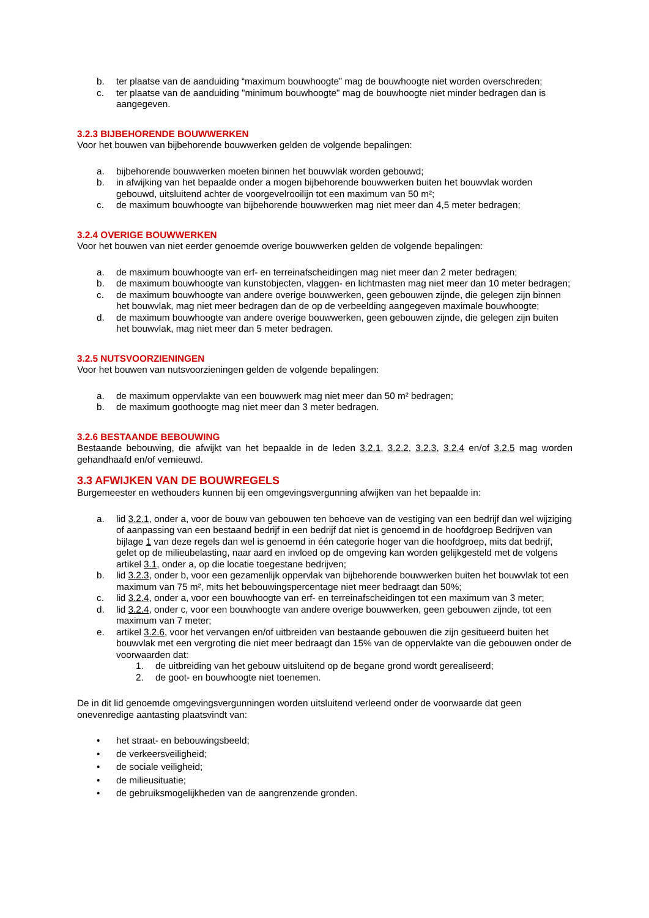b. ter plaatse van de aanduiding “maximum bouwhoogte” mag de bouwhoogte niet worden overschreden;
c. ter plaatse van de aanduiding "minimum bouwhoogte" mag de bouwhoogte niet minder bedragen dan is aangegeven.
3.2.3 BIJBEHORENDE BOUWWERKEN
Voor het bouwen van bijbehorende bouwwerken gelden de volgende bepalingen:
a. bijbehorende bouwwerken moeten binnen het bouwvlak worden gebouwd;
b. in afwijking van het bepaalde onder a mogen bijbehorende bouwwerken buiten het bouwvlak worden gebouwd, uitsluitend achter de voorgevelrooilijn tot een maximum van 50 m²;
c. de maximum bouwhoogte van bijbehorende bouwwerken mag niet meer dan 4,5 meter bedragen;
3.2.4 OVERIGE BOUWWERKEN
Voor het bouwen van niet eerder genoemde overige bouwwerken gelden de volgende bepalingen:
a. de maximum bouwhoogte van erf- en terreinafscheidingen mag niet meer dan 2 meter bedragen;
b. de maximum bouwhoogte van kunstobjecten, vlaggen- en lichtmasten mag niet meer dan 10 meter bedragen;
c. de maximum bouwhoogte van andere overige bouwwerken, geen gebouwen zijnde, die gelegen zijn binnen het bouwvlak, mag niet meer bedragen dan de op de verbeelding aangegeven maximale bouwhoogte;
d. de maximum bouwhoogte van andere overige bouwwerken, geen gebouwen zijnde, die gelegen zijn buiten het bouwvlak, mag niet meer dan 5 meter bedragen.
3.2.5 NUTSVOORZIENINGEN
Voor het bouwen van nutsvoorzieningen gelden de volgende bepalingen:
a. de maximum oppervlakte van een bouwwerk mag niet meer dan 50 m² bedragen;
b. de maximum goothoogte mag niet meer dan 3 meter bedragen.
3.2.6 BESTAANDE BEBOUWING
Bestaande bebouwing, die afwijkt van het bepaalde in de leden 3.2.1, 3.2.2, 3.2.3, 3.2.4 en/of 3.2.5 mag worden gehandhaafd en/of vernieuwd.
3.3 AFWIJKEN VAN DE BOUWREGELS
Burgemeester en wethouders kunnen bij een omgevingsvergunning afwijken van het bepaalde in:
a. lid 3.2.1, onder a, voor de bouw van gebouwen ten behoeve van de vestiging van een bedrijf dan wel wijziging of aanpassing van een bestaand bedrijf in een bedrijf dat niet is genoemd in de hoofdgroep Bedrijven van bijlage 1 van deze regels dan wel is genoemd in één categorie hoger van die hoofdgroep, mits dat bedrijf, gelet op de milieubelasting, naar aard en invloed op de omgeving kan worden gelijkgesteld met de volgens artikel 3.1, onder a, op die locatie toegestane bedrijven;
b. lid 3.2.3, onder b, voor een gezamenlijk oppervlak van bijbehorende bouwwerken buiten het bouwvlak tot een maximum van 75 m², mits het bebouwingspercentage niet meer bedraagt dan 50%;
c. lid 3.2.4, onder a, voor een bouwhoogte van erf- en terreinafscheidingen tot een maximum van 3 meter;
d. lid 3.2.4, onder c, voor een bouwhoogte van andere overige bouwwerken, geen gebouwen zijnde, tot een maximum van 7 meter;
e. artikel 3.2.6, voor het vervangen en/of uitbreiden van bestaande gebouwen die zijn gesitueerd buiten het bouwvlak met een vergroting die niet meer bedraagt dan 15% van de oppervlakte van die gebouwen onder de voorwaarden dat:
1. de uitbreiding van het gebouw uitsluitend op de begane grond wordt gerealiseerd;
2. de goot- en bouwhoogte niet toenemen.
De in dit lid genoemde omgevingsvergunningen worden uitsluitend verleend onder de voorwaarde dat geen onevenredige aantasting plaatsvindt van:
• het straat- en bebouwingsbeeld;
• de verkeersveiligheid;
• de sociale veiligheid;
• de milieusituatie;
• de gebruiksmogelijkheden van de aangrenzende gronden.